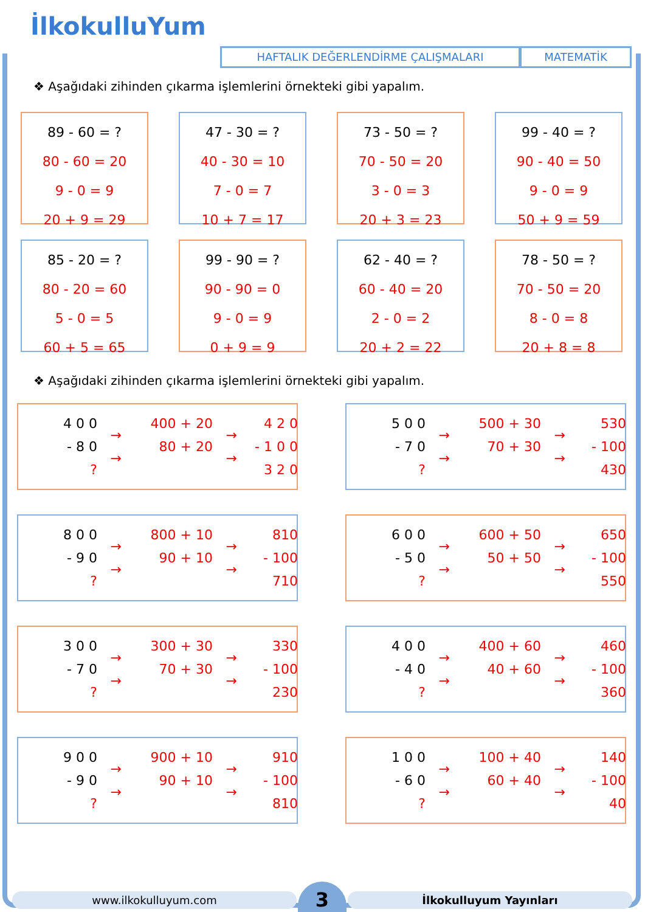İlkokulluYum
HAFTALIK DEĞERLENDİRME ÇALIŞMALARI MATEMATİK
❖ Aşağıdaki zihinden çıkarma işlemlerini örnekteki gibi yapalım.
89 - 60 = ?
80 - 60 = 20
9 - 0 = 9
20 + 9 = 29
47 - 30 = ?
40 - 30 = 10
7 - 0 = 7
10 + 7 = 17
73 - 50 = ?
70 - 50 = 20
3 - 0 = 3
20 + 3 = 23
99 - 40 = ?
90 - 40 = 50
9 - 0 = 9
50 + 9 = 59
85 - 20 = ?
80 - 20 = 60
5 - 0 = 5
60 + 5 = 65
99 - 90 = ?
90 - 90 = 0
9 - 0 = 9
0 + 9 = 9
62 - 40 = ?
60 - 40 = 20
2 - 0 = 2
20 + 2 = 22
78 - 50 = ?
70 - 50 = 20
8 - 0 = 8
20 + 8 = 8
❖ Aşağıdaki zihinden çıkarma işlemlerini örnekteki gibi yapalım.
4 0 0
- 8 0
?
→
→
400 + 20
80 + 20
→
→
4 2 0
- 1 0 0
3 2 0
5 0 0
- 7 0
?
→
→
500 + 30
70 + 30
→
→
530
- 100
430
8 0 0
- 9 0
?
→
→
800 + 10
90 + 10
→
→
810
- 100
710
6 0 0
- 5 0
?
→
→
600 + 50
50 + 50
→
→
650
- 100
550
3 0 0
- 7 0
?
→
→
300 + 30
70 + 30
→
→
330
- 100
230
4 0 0
- 4 0
?
→
→
400 + 60
40 + 60
→
→
460
- 100
360
9 0 0
- 9 0
?
→
→
900 + 10
90 + 10
→
→
910
- 100
810
1 0 0
- 6 0
?
→
→
100 + 40
60 + 40
→
→
140
- 100
40
www.ilkokulluyum.com
3
İlkokulluyum Yayınları